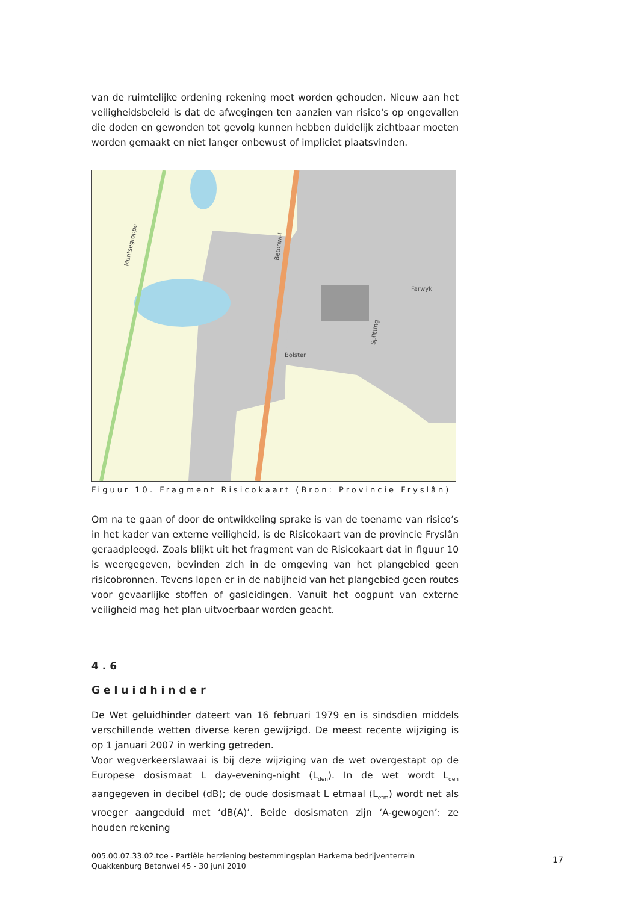van de ruimtelijke ordening rekening moet worden gehouden. Nieuw aan het veiligheidsbeleid is dat de afwegingen ten aanzien van risico's op ongevallen die doden en gewonden tot gevolg kunnen hebben duidelijk zichtbaar moeten worden gemaakt en niet langer onbewust of impliciet plaatsvinden.
Betonwei
Farwyk
Bolster
Splitting
Muntsegroppe
Figuur 10. Fragment Risicokaart (Bron: Provincie Fryslân)
Om na te gaan of door de ontwikkeling sprake is van de toename van risico’s in het kader van externe veiligheid, is de Risicokaart van de provincie Fryslân geraadpleegd. Zoals blijkt uit het fragment van de Risicokaart dat in figuur 10 is weergegeven, bevinden zich in de omgeving van het plangebied geen risicobronnen. Tevens lopen er in de nabijheid van het plangebied geen routes voor gevaarlijke stoffen of gasleidingen. Vanuit het oogpunt van externe veiligheid mag het plan uitvoerbaar worden geacht.
4.6
Geluidhinder
De Wet geluidhinder dateert van 16 februari 1979 en is sindsdien middels verschillende wetten diverse keren gewijzigd. De meest recente wijziging is op 1 januari 2007 in werking getreden.
Voor wegverkeerslawaai is bij deze wijziging van de wet overgestapt op de Europese dosismaat L day-evening-night (L<sub>den</sub>). In de wet wordt L<sub>den</sub> aangegeven in decibel (dB); de oude dosismaat L etmaal (L<sub>etm</sub>) wordt net als vroeger aangeduid met ‘dB(A)’. Beide dosismaten zijn ‘A-gewogen’: ze houden rekening
005.00.07.33.02.toe - Partiële herziening bestemmingsplan Harkema bedrijventerrein Quakkenburg Betonwei 45 - 30 juni 2010
17